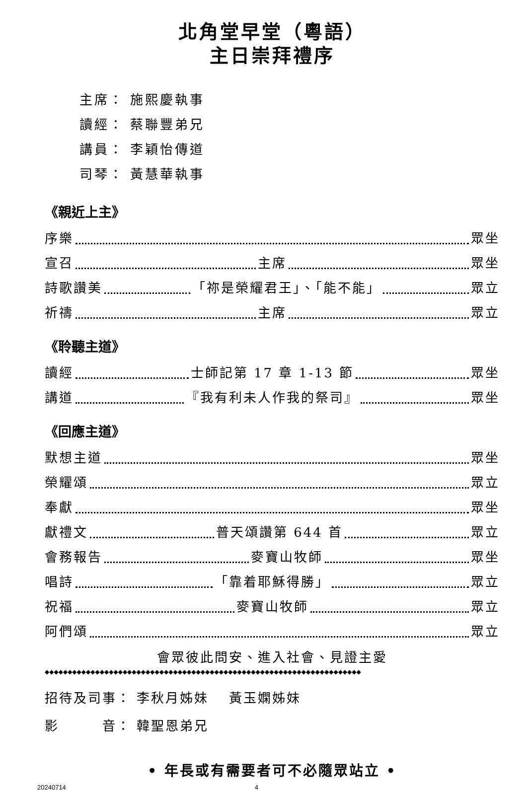北角堂早堂（粵語）
主日崇拜禮序
主席： 施熙慶執事
讀經： 蔡聯豐弟兄
講員： 李穎怡傳道
司琴： 黃慧華執事
《親近上主》
序樂 眾坐
宣召 主席 眾坐
詩歌讚美 「祢是榮耀君王」、「能不能」 眾立
祈禱 主席 眾立
《聆聽主道》
讀經 士師記第 17 章 1-13 節 眾坐
講道 『我有利未人作我的祭司』 眾坐
《回應主道》
默想主道 眾坐
榮耀頌 眾立
奉獻 眾坐
獻禮文 普天頌讚第 644 首 眾立
會務報告 麥寶山牧師 眾坐
唱詩 「靠着耶穌得勝」 眾立
祝福 麥寶山牧師 眾立
阿們頌 眾立
會眾彼此問安、進入社會、見證主愛
◆◆◆◆◆◆◆◆◆◆◆◆◆◆◆◆◆◆◆◆◆◆◆◆◆◆◆◆◆◆◆◆◆◆◆◆◆◆◆◆◆◆◆◆◆◆◆◆◆◆◆◆◆◆◆◆◆◆◆◆◆◆◆◆◆◆◆◆◆
招待及司事： 李秋月姊妹　 黃玉嫻姊妹
影　　　音： 韓聖恩弟兄
• 年長或有需要者可不必隨眾站立 •
20240714 4